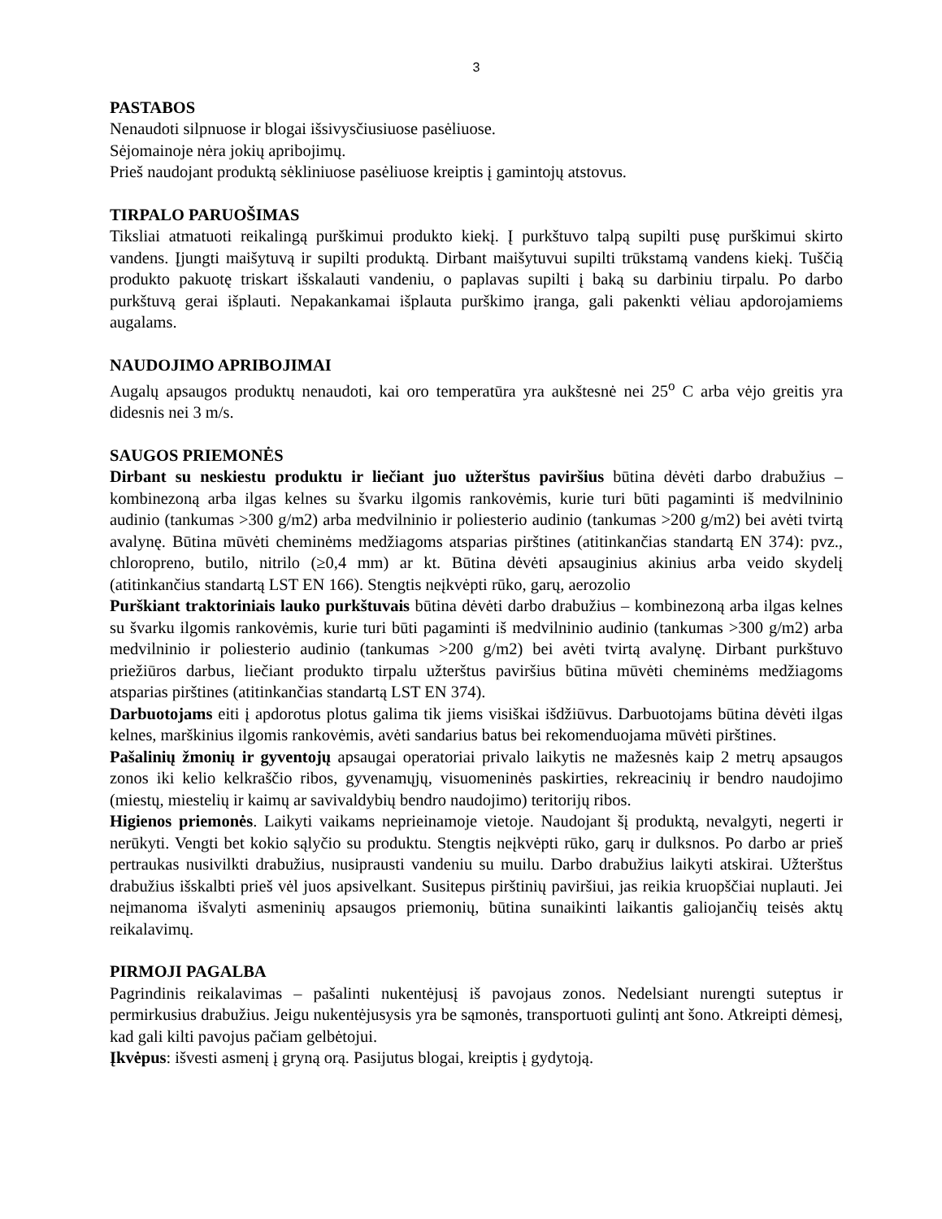3
PASTABOS
Nenaudoti silpnuose ir blogai išsivysčiusiuose pasėliuose.
Sėjomainoje nėra jokių apribojimų.
Prieš naudojant produktą sėkliniuose pasėliuose kreiptis į gamintojų atstovus.
TIRPALO PARUOŠIMAS
Tiksliai atmatuoti reikalingą purškimui produkto kiekį. Į purkštuvo talpą supilti pusę purškimui skirto vandens. Įjungti maišytuvą ir supilti produktą. Dirbant maišytuvui supilti trūkstamą vandens kiekį. Tuščią produkto pakuotę triskart išskalauti vandeniu, o paplavas supilti į baką su darbiniu tirpalu. Po darbo purkštuvą gerai išplauti. Nepakankamai išplauta purškimo įranga, gali pakenkti vėliau apdorojamiems augalams.
NAUDOJIMO APRIBOJIMAI
Augalų apsaugos produktų nenaudoti, kai oro temperatūra yra aukštesnė nei 25<sup>o</sup> C arba vėjo greitis yra didesnis nei 3 m/s.
SAUGOS PRIEMONĖS
Dirbant su neskiestu produktu ir liečiant juo užterštus paviršius būtina dėvėti darbo drabužius – kombinezoną arba ilgas kelnes su švarku ilgomis rankovėmis, kurie turi būti pagaminti iš medvilninio audinio (tankumas >300 g/m2) arba medvilninio ir poliesterio audinio (tankumas >200 g/m2) bei avėti tvirtą avalynę. Būtina mūvėti cheminėms medžiagoms atsparias pirštines (atitinkančias standartą EN 374): pvz., chloropreno, butilo, nitrilo (≥0,4 mm) ar kt. Būtina dėvėti apsauginius akinius arba veido skydelį (atitinkančius standartą LST EN 166). Stengtis neįkvėpti rūko, garų, aerozolio
Purškiant traktoriniais lauko purkštuvais būtina dėvėti darbo drabužius – kombinezoną arba ilgas kelnes su švarku ilgomis rankovėmis, kurie turi būti pagaminti iš medvilninio audinio (tankumas >300 g/m2) arba medvilninio ir poliesterio audinio (tankumas >200 g/m2) bei avėti tvirtą avalynę. Dirbant purkštuvo priežiūros darbus, liečiant produkto tirpalu užterštus paviršius būtina mūvėti cheminėms medžiagoms atsparias pirštines (atitinkančias standartą LST EN 374).
Darbuotojams eiti į apdorotus plotus galima tik jiems visiškai išdžiūvus. Darbuotojams būtina dėvėti ilgas kelnes, marškinius ilgomis rankovėmis, avėti sandarius batus bei rekomenduojama mūvėti pirštines.
Pašalinių žmonių ir gyventojų apsaugai operatoriai privalo laikytis ne mažesnės kaip 2 metrų apsaugos zonos iki kelio kelkraščio ribos, gyvenamųjų, visuomeninės paskirties, rekreacinių ir bendro naudojimo (miestų, miestelių ir kaimų ar savivaldybių bendro naudojimo) teritorijų ribos.
Higienos priemonės. Laikyti vaikams neprieinamoje vietoje. Naudojant šį produktą, nevalgyti, negerti ir nerūkyti. Vengti bet kokio sąlyčio su produktu. Stengtis neįkvėpti rūko, garų ir dulksnos. Po darbo ar prieš pertraukas nusivilkti drabužius, nusiprausti vandeniu su muilu. Darbo drabužius laikyti atskirai. Užterštus drabužius išskalbti prieš vėl juos apsivelkant. Susitepus pirštinių paviršiui, jas reikia kruopščiai nuplauti. Jei neįmanoma išvalyti asmeninių apsaugos priemonių, būtina sunaikinti laikantis galiojančių teisės aktų reikalavimų.
PIRMOJI PAGALBA
Pagrindinis reikalavimas – pašalinti nukentėjusį iš pavojaus zonos. Nedelsiant nurengti suteptus ir permirkusius drabužius. Jeigu nukentėjusysis yra be sąmonės, transportuoti gulintį ant šono. Atkreipti dėmesį, kad gali kilti pavojus pačiam gelbėtojui.
Įkvėpus: išvesti asmenį į gryną orą. Pasijutus blogai, kreiptis į gydytoją.